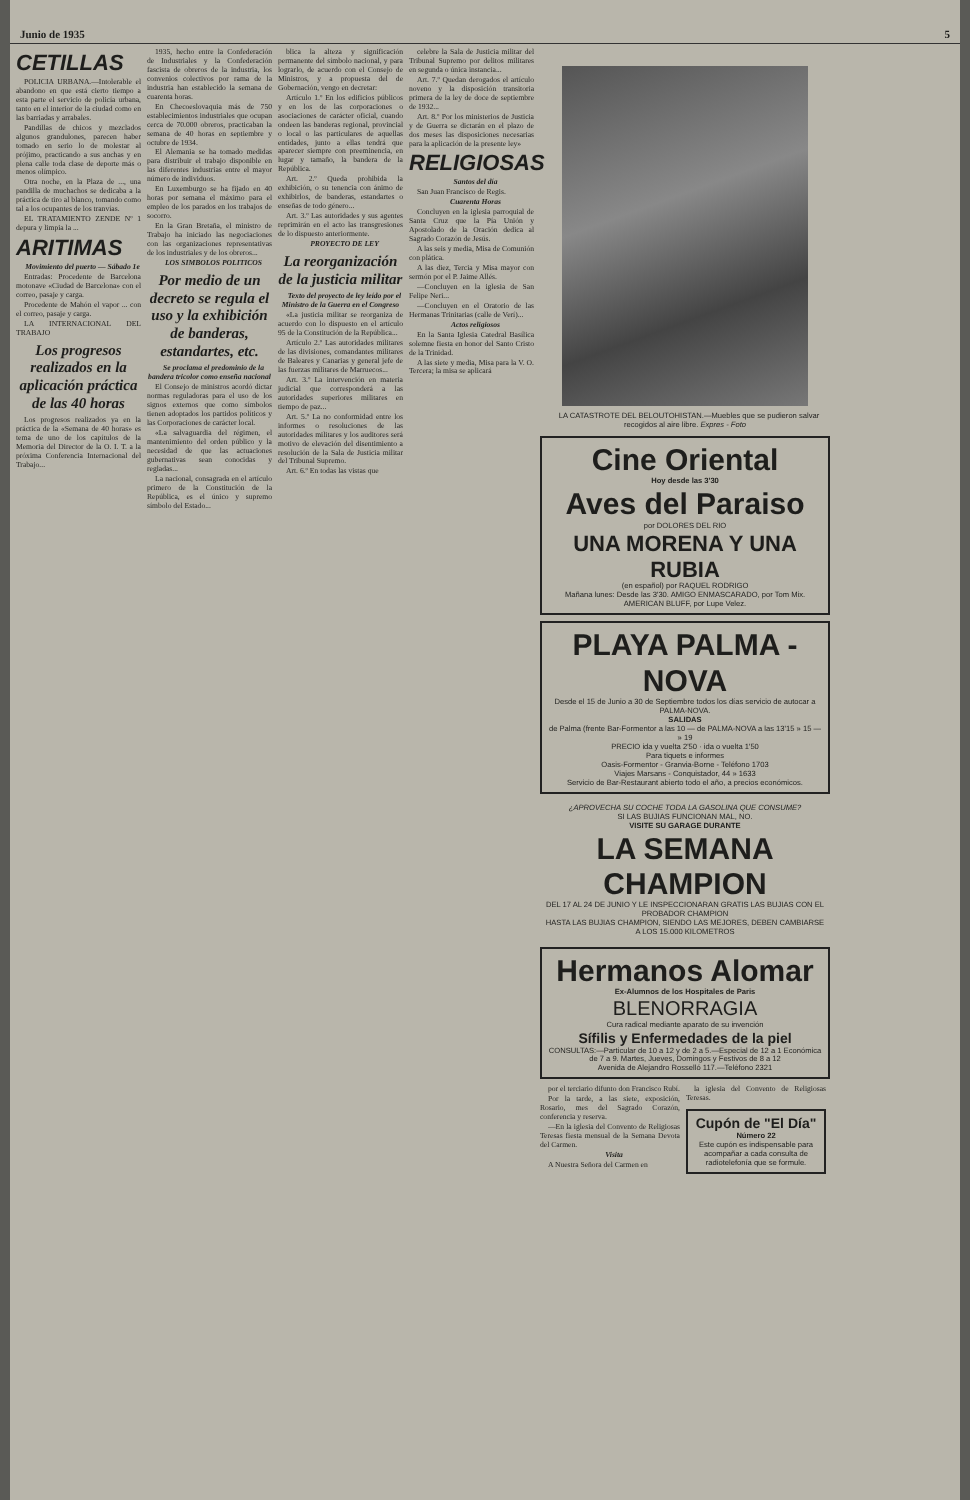Junio de 1935 5
CETILLAS
POLICIA URBANA.—Intolerable el abandono en que está cierto tiempo a esta parte el servicio de policía urbana, tanto en el interior de la ciudad como en las barriadas y arrabales.
Pandillas de chicos y mezclados algunos grandulones, parecen haber tomado en serio lo de molestar al prójimo, practicando a sus anchas y en plena calle toda clase de deporte más o menos olímpico.
Otra noche, en la Plaza de ..., una pandilla de muchachos se dedicaba a la práctica de tiro al blanco, tomando como tal a los ocupantes de los tranvías.
EL TRATAMIENTO ZENDE Nº 1 depura y limpia la ...
ARITIMAS
Movimiento del puerto — Sábado 1e
Entradas: Procedente de Barcelona motonave «Ciudad de Barcelona» con el correo, pasaje y carga.
Procedente de Mahón el vapor ... con el correo, pasaje y carga.
LA INTERNACIONAL DEL TRABAJO
Los progresos realizados en la aplicación práctica de las 40 horas
Los progresos realizados ya en la práctica de la «Semana de 40 horas» es tema de uno de los capítulos de la Memoria del Director de la O. I. T. a la próxima Conferencia Internacional del Trabajo...
1935, hecho entre la Confederación de Industriales y la Confederación fascista de obreros de la industria, los convenios colectivos por rama de la industria han establecido la semana de cuarenta horas.
En Checoeslovaquia más de 750 establecimientos industriales que ocupan cerca de 70.000 obreros, practicaban la semana de 40 horas en septiembre y octubre de 1934.
El Alemania se ha tomado medidas para distribuir el trabajo disponible en las diferentes industrias entre el mayor número de individuos.
En Luxemburgo se ha fijado en 40 horas por semana el máximo para el empleo de los parados en los trabajos de socorro.
En la Gran Bretaña, el ministro de Trabajo ha iniciado las negociaciones con las organizaciones representativas de los industriales y de los obreros...
LOS SIMBOLOS POLITICOS
Por medio de un decreto se regula el uso y la exhibición de banderas, estandartes, etc.
Se proclama el predominio de la bandera tricolor como enseña nacional
El Consejo de ministros acordó dictar normas reguladoras para el uso de los signos externos que como símbolos tienen adoptados los partidos políticos y las Corporaciones de carácter local.
«La salvaguardia del régimen, el mantenimiento del orden público y la necesidad de que las actuaciones gubernativas sean conocidas y regladas...
La nacional, consagrada en el artículo primero de la Constitución de la República, es el único y supremo símbolo del Estado...
blica la alteza y significación permanente del símbolo nacional, y para lograrlo, de acuerdo con el Consejo de Ministros, y a propuesta del de Gobernación, vengo en decretar:
Artículo 1.º En los edificios públicos y en los de las corporaciones o asociaciones de carácter oficial, cuando ondeen las banderas regional, provincial o local o las particulares de aquellas entidades, junto a ellas tendrá que aparecer siempre con preeminencia, en lugar y tamaño, la bandera de la República.
Art. 2.º Queda prohibida la exhibición, o su tenencia con ánimo de exhibirlos, de banderas, estandartes o enseñas de todo género...
Art. 3.º Las autoridades y sus agentes reprimirán en el acto las transgresiones de lo dispuesto anteriormente.
PROYECTO DE LEY
La reorganización de la justicia militar
Texto del proyecto de ley leído por el Ministro de la Guerra en el Congreso
«La justicia militar se reorganiza de acuerdo con lo dispuesto en el artículo 95 de la Constitución de la República...
Artículo 2.º Las autoridades militares de las divisiones, comandantes militares de Baleares y Canarias y general jefe de las fuerzas militares de Marruecos...
Art. 3.º La intervención en materia judicial que corresponderá a las autoridades superiores militares en tiempo de paz...
Art. 5.º La no conformidad entre los informes o resoluciones de las autoridades militares y los auditores será motivo de elevación del disentimiento a resolución de la Sala de Justicia militar del Tribunal Supremo.
Art. 6.º En todas las vistas que
celebre la Sala de Justicia militar del Tribunal Supremo por delitos militares en segunda o única instancia...
Art. 7.º Quedan derogados el artículo noveno y la disposición transitoria primera de la ley de doce de septiembre de 1932...
Art. 8.º Por los ministerios de Justicia y de Guerra se dictarán en el plazo de dos meses las disposiciones necesarias para la aplicación de la presente ley»
RELIGIOSAS
Santos del día
San Juan Francisco de Regis.
Cuarenta Horas
Concluyen en la iglesia parroquial de Santa Cruz que la Pía Unión y Apostolado de la Oración dedica al Sagrado Corazón de Jesús.
A las seis y media, Misa de Comunión con plática.
A las diez, Tercia y Misa mayor con sermón por el P. Jaime Allés.
—Concluyen en la iglesia de San Felipe Neri...
—Concluyen en el Oratorio de las Hermanas Trinitarias (calle de Verí)...
Actos religiosos
En la Santa Iglesia Catedral Basílica solemne fiesta en honor del Santo Cristo de la Trinidad.
A las siete y media, Misa para la V. O. Tercera; la misa se aplicará
LA CATASTROTE DEL BELOUTOHISTAN.—Muebles que se pudieron salvar recogidos al aire libre. Expres - Foto
Cine Oriental
Hoy desde las 3'30
Aves del Paraiso
por DOLORES DEL RIO
UNA MORENA Y UNA RUBIA
(en español) por RAQUEL RODRIGO
Mañana lunes: Desde las 3'30. AMIGO ENMASCARADO, por Tom Mix. AMERICAN BLUFF, por Lupe Velez.
PLAYA PALMA - NOVA
Desde el 15 de Junio a 30 de Septiembre todos los días servicio de autocar a PALMA-NOVA.
SALIDAS
de Palma (frente Bar-Formentor a las 10 — de PALMA-NOVA a las 13'15 » 15 — » 19
PRECIO ida y vuelta 2'50 · ida o vuelta 1'50
Para tiquets e informes
Oasis-Formentor - Granvia-Borne - Teléfono 1703
Viajes Marsans - Conquistador, 44 » 1633
Servicio de Bar-Restaurant abierto todo el año, a precios económicos.
¿APROVECHA SU COCHE TODA LA GASOLINA QUE CONSUME?
SI LAS BUJIAS FUNCIONAN MAL, NO.
VISITE SU GARAGE DURANTE
LA SEMANA CHAMPION
DEL 17 AL 24 DE JUNIO Y LE INSPECCIONARAN GRATIS LAS BUJIAS CON EL PROBADOR CHAMPION
HASTA LAS BUJIAS CHAMPION, SIENDO LAS MEJORES, DEBEN CAMBIARSE A LOS 15.000 KILOMETROS
Hermanos Alomar
Ex-Alumnos de los Hospitales de Paris
BLENORRAGIA
Cura radical mediante aparato de su invención
Sífilis y Enfermedades de la piel
CONSULTAS:—Particular de 10 a 12 y de 2 a 5.—Especial de 12 a 1 Económica de 7 a 9. Martes, Jueves, Domingos y Festivos de 8 a 12
Avenida de Alejandro Rosselló 117.—Teléfono 2321
por el terciario difunto don Francisco Rubí.
Por la tarde, a las siete, exposición, Rosario, mes del Sagrado Corazón, conferencia y reserva.
—En la iglesia del Convento de Religiosas Teresas fiesta mensual de la Semana Devota del Carmen.
Visita
A Nuestra Señora del Carmen en
la iglesia del Convento de Religiosas Teresas.
Cupón de "El Día"
Número 22
Este cupón es indispensable para acompañar a cada consulta de radiotelefonía que se formule.